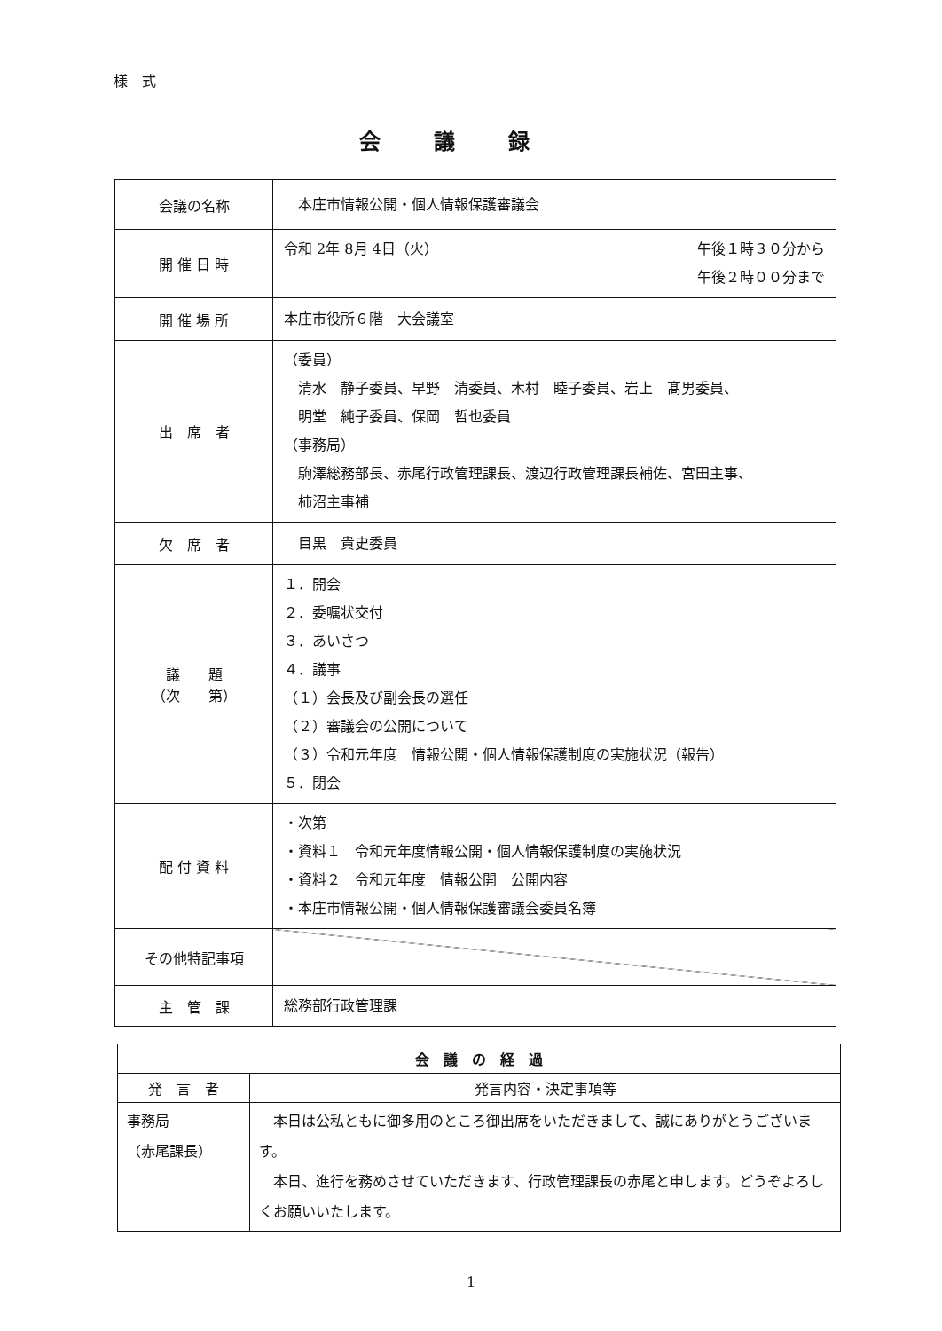様　式
会議録
| 会議の名称 | 本庄市情報公開・個人情報保護審議会 |
| 開 催 日 時 | 令和 2年 8月 4日（火） 午後１時３０分から 午後２時００分まで |
| 開 催 場 所 | 本庄市役所６階 大会議室 |
| 出 席 者 | （委員） 清水 静子委員、早野 清委員、木村 睦子委員、岩上 髙男委員、 明堂 純子委員、保岡 哲也委員 （事務局） 駒澤総務部長、赤尾行政管理課長、渡辺行政管理課長補佐、宮田主事、 柿沼主事補 |
| 欠 席 者 | 目黒 貴史委員 |
| 議 題 （次 第） | １．開会 ２．委嘱状交付 ３．あいさつ ４．議事 （１）会長及び副会長の選任 （２）審議会の公開について （３）令和元年度 情報公開・個人情報保護制度の実施状況（報告） ５．閉会 |
| 配 付 資 料 | ・次第 ・資料１ 令和元年度情報公開・個人情報保護制度の実施状況 ・資料２ 令和元年度 情報公開 公開内容 ・本庄市情報公開・個人情報保護審議会委員名簿 |
| その他特記事項 | |
| 主 管 課 | 総務部行政管理課 |
| 会 議 の 経 過 | |
| --- | --- |
| 発 言 者 | 発言内容・決定事項等 |
| 事務局 （赤尾課長） | 本日は公私ともに御多用のところ御出席をいただきまして、誠にありがとうございます。 本日、進行を務めさせていただきます、行政管理課長の赤尾と申します。どうぞよろしくお願いいたします。 |
1